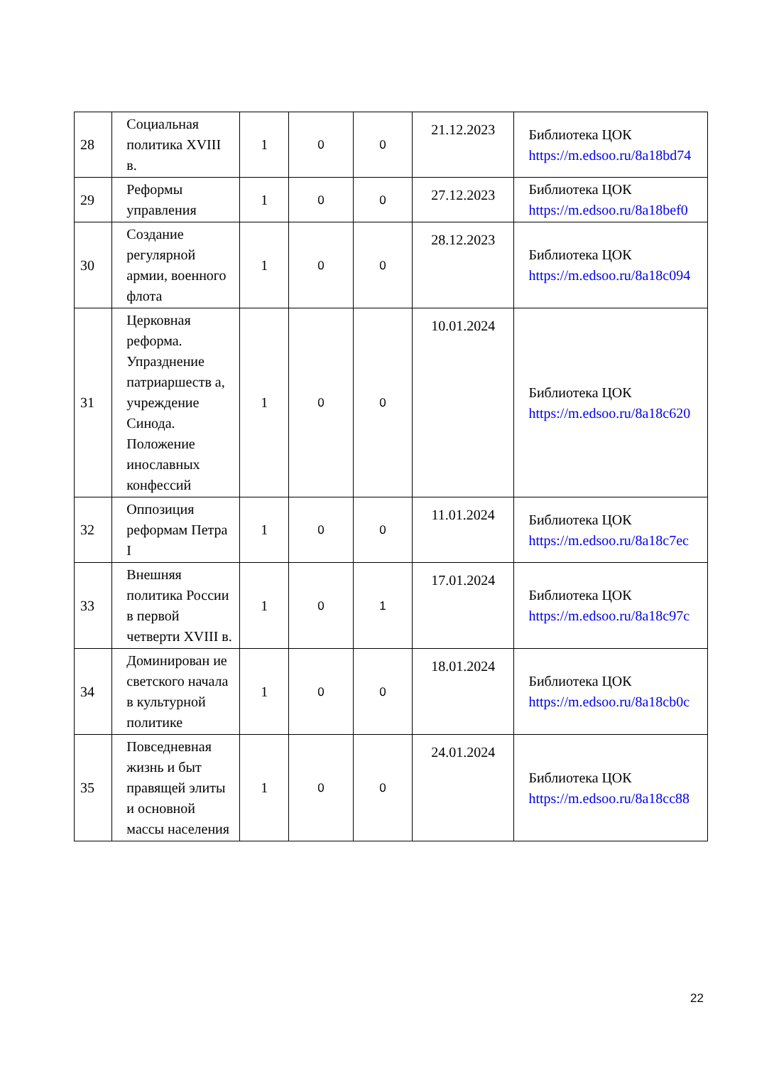| 28 | Социальная политика XVIII в. | 1 | 0 | 0 | 21.12.2023 | Библиотека ЦОК https://m.edsoo.ru/8a18bd74 |
| 29 | Реформы управления | 1 | 0 | 0 | 27.12.2023 | Библиотека ЦОК https://m.edsoo.ru/8a18bef0 |
| 30 | Создание регулярной армии, военного флота | 1 | 0 | 0 | 28.12.2023 | Библиотека ЦОК https://m.edsoo.ru/8a18c094 |
| 31 | Церковная реформа. Упразднение патриаршеств а, учреждение Синода. Положение инославных конфессий | 1 | 0 | 0 | 10.01.2024 | Библиотека ЦОК https://m.edsoo.ru/8a18c620 |
| 32 | Оппозиция реформам Петра I | 1 | 0 | 0 | 11.01.2024 | Библиотека ЦОК https://m.edsoo.ru/8a18c7ec |
| 33 | Внешняя политика России в первой четверти XVIII в. | 1 | 0 | 1 | 17.01.2024 | Библиотека ЦОК https://m.edsoo.ru/8a18c97c |
| 34 | Доминирован ие светского начала в культурной политике | 1 | 0 | 0 | 18.01.2024 | Библиотека ЦОК https://m.edsoo.ru/8a18cb0c |
| 35 | Повседневная жизнь и быт правящей элиты и основной массы населения | 1 | 0 | 0 | 24.01.2024 | Библиотека ЦОК https://m.edsoo.ru/8a18cc88 |
22